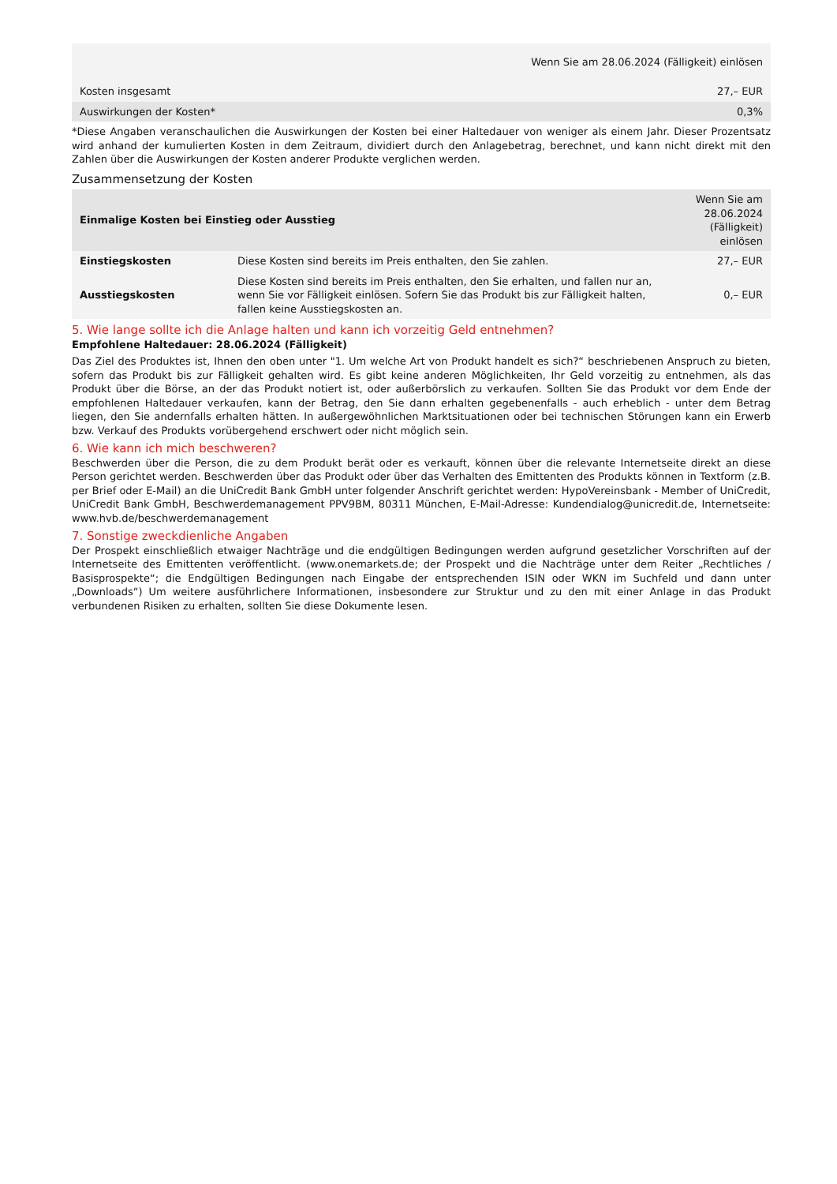| Wenn Sie am 28.06.2024 (Fälligkeit) einlösen | |
| --- | --- |
| Kosten insgesamt | 27,– EUR |
| Auswirkungen der Kosten* | 0,3% |
*Diese Angaben veranschaulichen die Auswirkungen der Kosten bei einer Haltedauer von weniger als einem Jahr. Dieser Prozentsatz wird anhand der kumulierten Kosten in dem Zeitraum, dividiert durch den Anlagebetrag, berechnet, und kann nicht direkt mit den Zahlen über die Auswirkungen der Kosten anderer Produkte verglichen werden.
Zusammensetzung der Kosten
| Einmalige Kosten bei Einstieg oder Ausstieg | | Wenn Sie am 28.06.2024 (Fälligkeit) einlösen |
| --- | --- | --- |
| Einstiegskosten | Diese Kosten sind bereits im Preis enthalten, den Sie zahlen. | 27,– EUR |
| Ausstiegskosten | Diese Kosten sind bereits im Preis enthalten, den Sie erhalten, und fallen nur an, wenn Sie vor Fälligkeit einlösen. Sofern Sie das Produkt bis zur Fälligkeit halten, fallen keine Ausstiegskosten an. | 0,– EUR |
5. Wie lange sollte ich die Anlage halten und kann ich vorzeitig Geld entnehmen?
Empfohlene Haltedauer: 28.06.2024 (Fälligkeit)
Das Ziel des Produktes ist, Ihnen den oben unter "1. Um welche Art von Produkt handelt es sich?“ beschriebenen Anspruch zu bieten, sofern das Produkt bis zur Fälligkeit gehalten wird. Es gibt keine anderen Möglichkeiten, Ihr Geld vorzeitig zu entnehmen, als das Produkt über die Börse, an der das Produkt notiert ist, oder außerbörslich zu verkaufen. Sollten Sie das Produkt vor dem Ende der empfohlenen Haltedauer verkaufen, kann der Betrag, den Sie dann erhalten gegebenenfalls - auch erheblich - unter dem Betrag liegen, den Sie andernfalls erhalten hätten. In außergewöhnlichen Marktsituationen oder bei technischen Störungen kann ein Erwerb bzw. Verkauf des Produkts vorübergehend erschwert oder nicht möglich sein.
6. Wie kann ich mich beschweren?
Beschwerden über die Person, die zu dem Produkt berät oder es verkauft, können über die relevante Internetseite direkt an diese Person gerichtet werden. Beschwerden über das Produkt oder über das Verhalten des Emittenten des Produkts können in Textform (z.B. per Brief oder E-Mail) an die UniCredit Bank GmbH unter folgender Anschrift gerichtet werden: HypoVereinsbank - Member of UniCredit, UniCredit Bank GmbH, Beschwerdemanagement PPV9BM, 80311 München, E-Mail-Adresse: Kundendialog@unicredit.de, Internetseite: www.hvb.de/beschwerdemanagement
7. Sonstige zweckdienliche Angaben
Der Prospekt einschließlich etwaiger Nachträge und die endgültigen Bedingungen werden aufgrund gesetzlicher Vorschriften auf der Internetseite des Emittenten veröffentlicht. (www.onemarkets.de; der Prospekt und die Nachträge unter dem Reiter „Rechtliches / Basisprospekte“; die Endgültigen Bedingungen nach Eingabe der entsprechenden ISIN oder WKN im Suchfeld und dann unter „Downloads“) Um weitere ausführlichere Informationen, insbesondere zur Struktur und zu den mit einer Anlage in das Produkt verbundenen Risiken zu erhalten, sollten Sie diese Dokumente lesen.